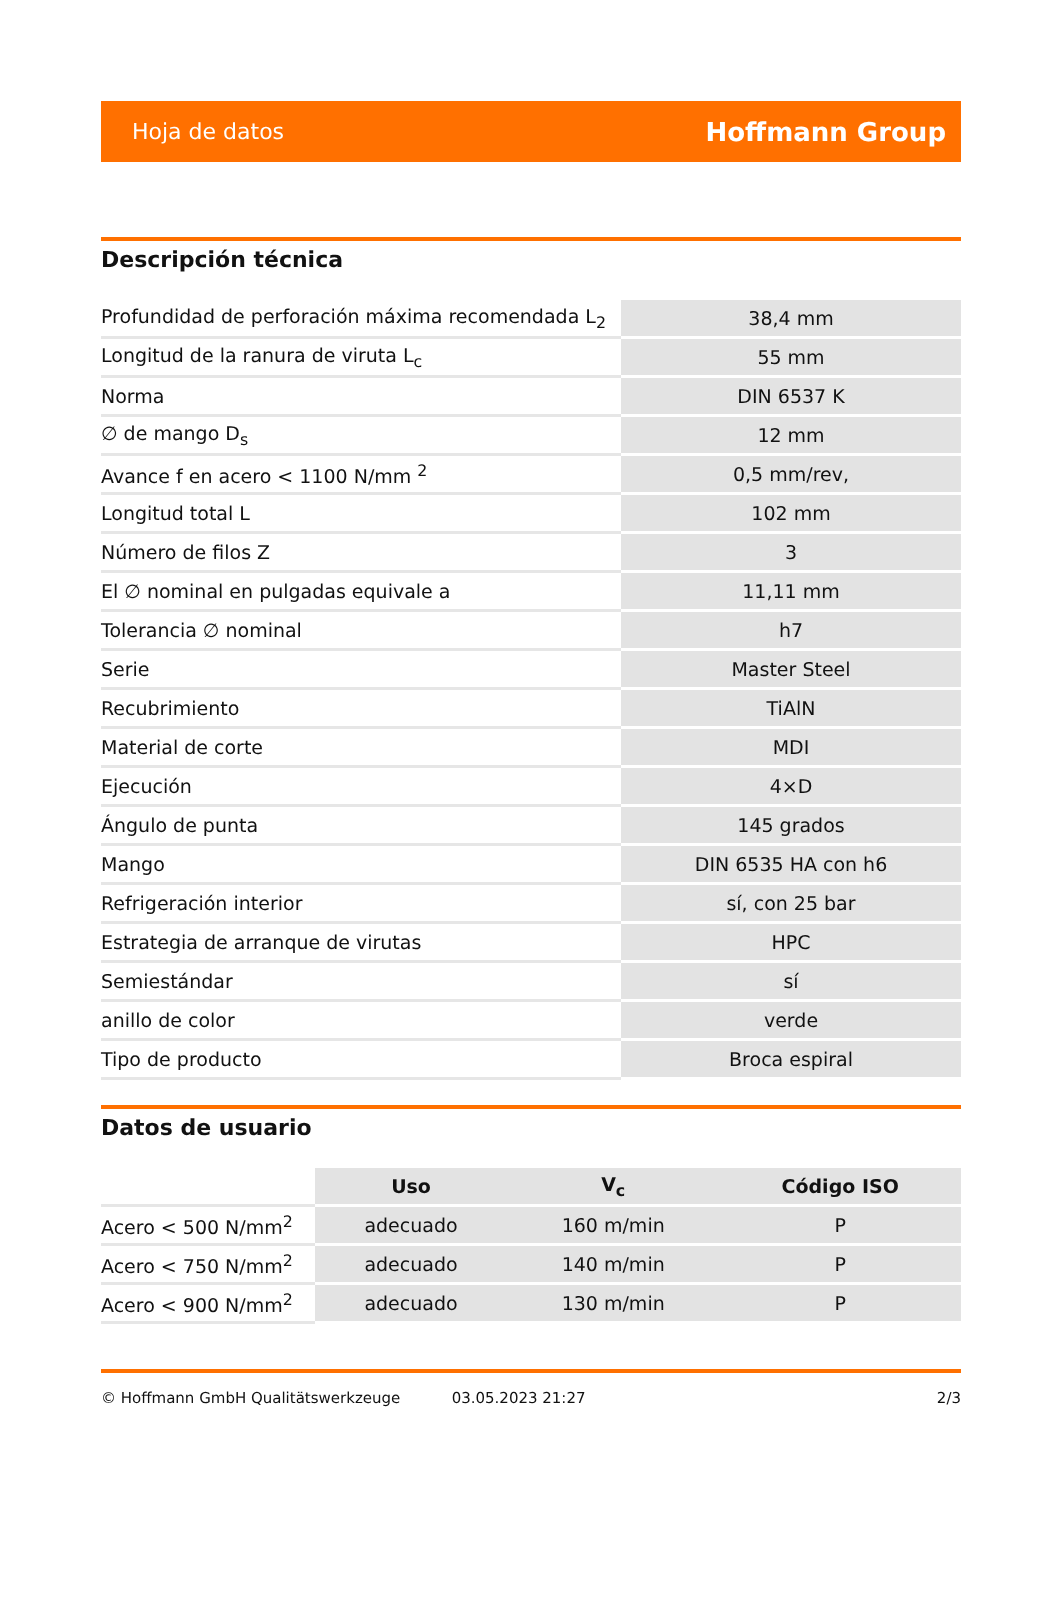Hoja de datos Hoffmann Group
Descripción técnica
| Profundidad de perforación máxima recomendada L<sub>2</sub> | 38,4 mm |
| Longitud de la ranura de viruta L<sub>c</sub> | 55 mm |
| Norma | DIN 6537 K |
| ∅ de mango D<sub>s</sub> | 12 mm |
| Avance f en acero < 1100 N/mm <sup>2</sup> | 0,5 mm/rev, |
| Longitud total L | 102 mm |
| Número de filos Z | 3 |
| El ∅ nominal en pulgadas equivale a | 11,11 mm |
| Tolerancia ∅ nominal | h7 |
| Serie | Master Steel |
| Recubrimiento | TiAlN |
| Material de corte | MDI |
| Ejecución | 4×D |
| Ángulo de punta | 145 grados |
| Mango | DIN 6535 HA con h6 |
| Refrigeración interior | sí, con 25 bar |
| Estrategia de arranque de virutas | HPC |
| Semiestándar | sí |
| anillo de color | verde |
| Tipo de producto | Broca espiral |
Datos de usuario
| | Uso | V<sub>c</sub> | Código ISO |
| --- | --- | --- | --- |
| Acero < 500 N/mm<sup>2</sup> | adecuado | 160 m/min | P |
| Acero < 750 N/mm<sup>2</sup> | adecuado | 140 m/min | P |
| Acero < 900 N/mm<sup>2</sup> | adecuado | 130 m/min | P |
© Hoffmann GmbH Qualitätswerkzeuge 03.05.2023 21:27 2/3